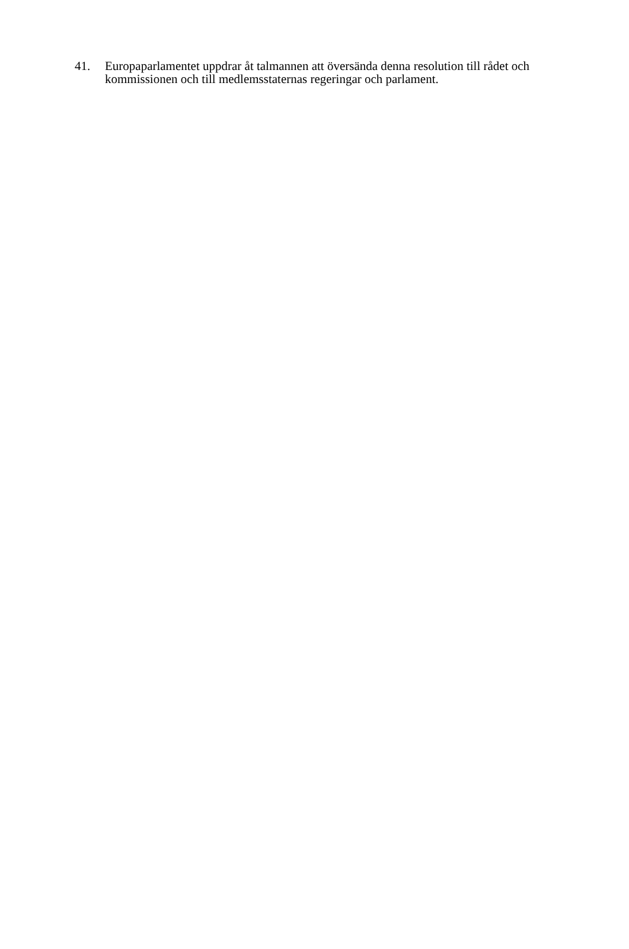41. Europaparlamentet uppdrar åt talmannen att översända denna resolution till rådet och kommissionen och till medlemsstaternas regeringar och parlament.